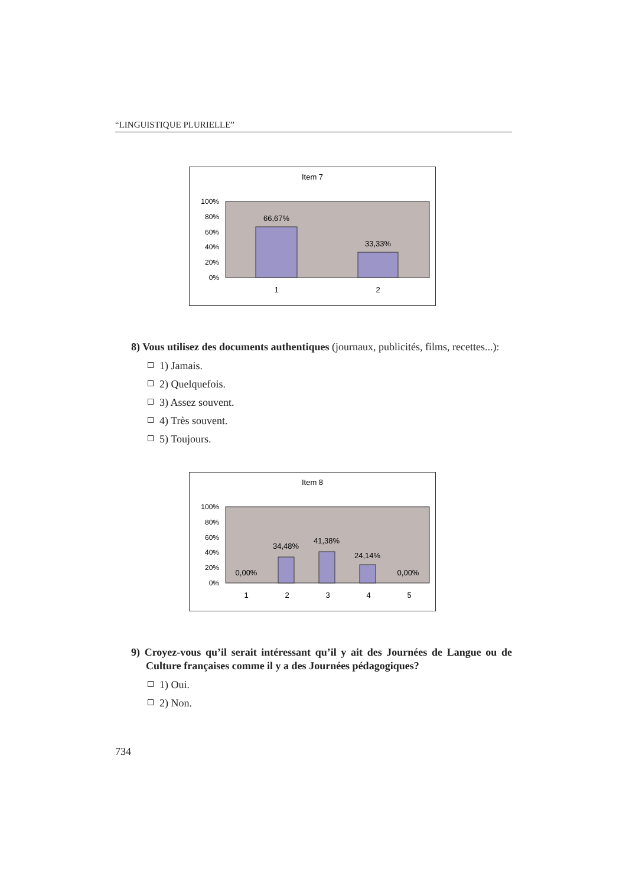“LINGUISTIQUE PLURIELLE”
Item 7
100%
80%
60%
40%
20%
0%
66,67%
33,33%
1
2
8) Vous utilisez des documents authentiques (journaux, publicités, films, recettes...):
1) Jamais.
2) Quelquefois.
3) Assez souvent.
4) Très souvent.
5) Toujours.
Item 8
100%
80%
60%
40%
20%
0%
0,00%
34,48%
41,38%
24,14%
0,00%
1
2
3
4
5
9) Croyez-vous qu’il serait intéressant qu’il y ait des Journées de Langue ou de Culture françaises comme il y a des Journées pédagogiques?
1) Oui.
2) Non.
734